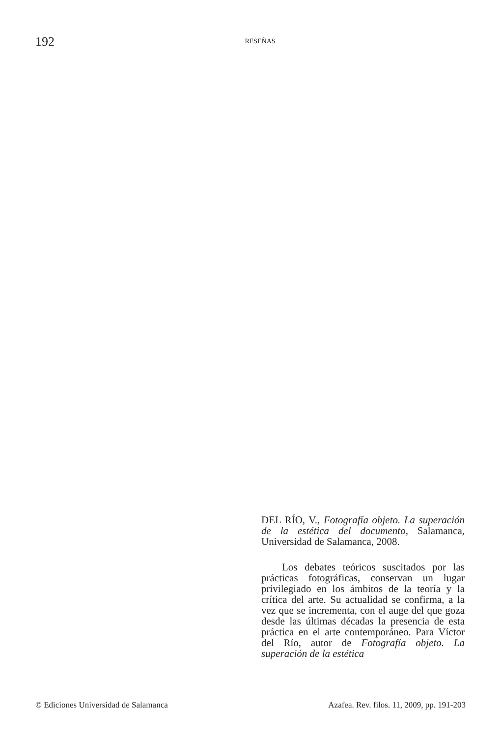192
RESEÑAS
DEL RÍO, V., Fotografía objeto. La superación de la estética del documento, Salamanca, Universidad de Salamanca, 2008.
Los debates teóricos suscitados por las prácticas fotográficas, conservan un lugar privilegiado en los ámbitos de la teoría y la crítica del arte. Su actualidad se confirma, a la vez que se incrementa, con el auge del que goza desde las últimas décadas la presencia de esta práctica en el arte contemporáneo. Para Víctor del Río, autor de Fotografía objeto. La superación de la estética
© Ediciones Universidad de Salamanca Azafea. Rev. filos. 11, 2009, pp. 191-203